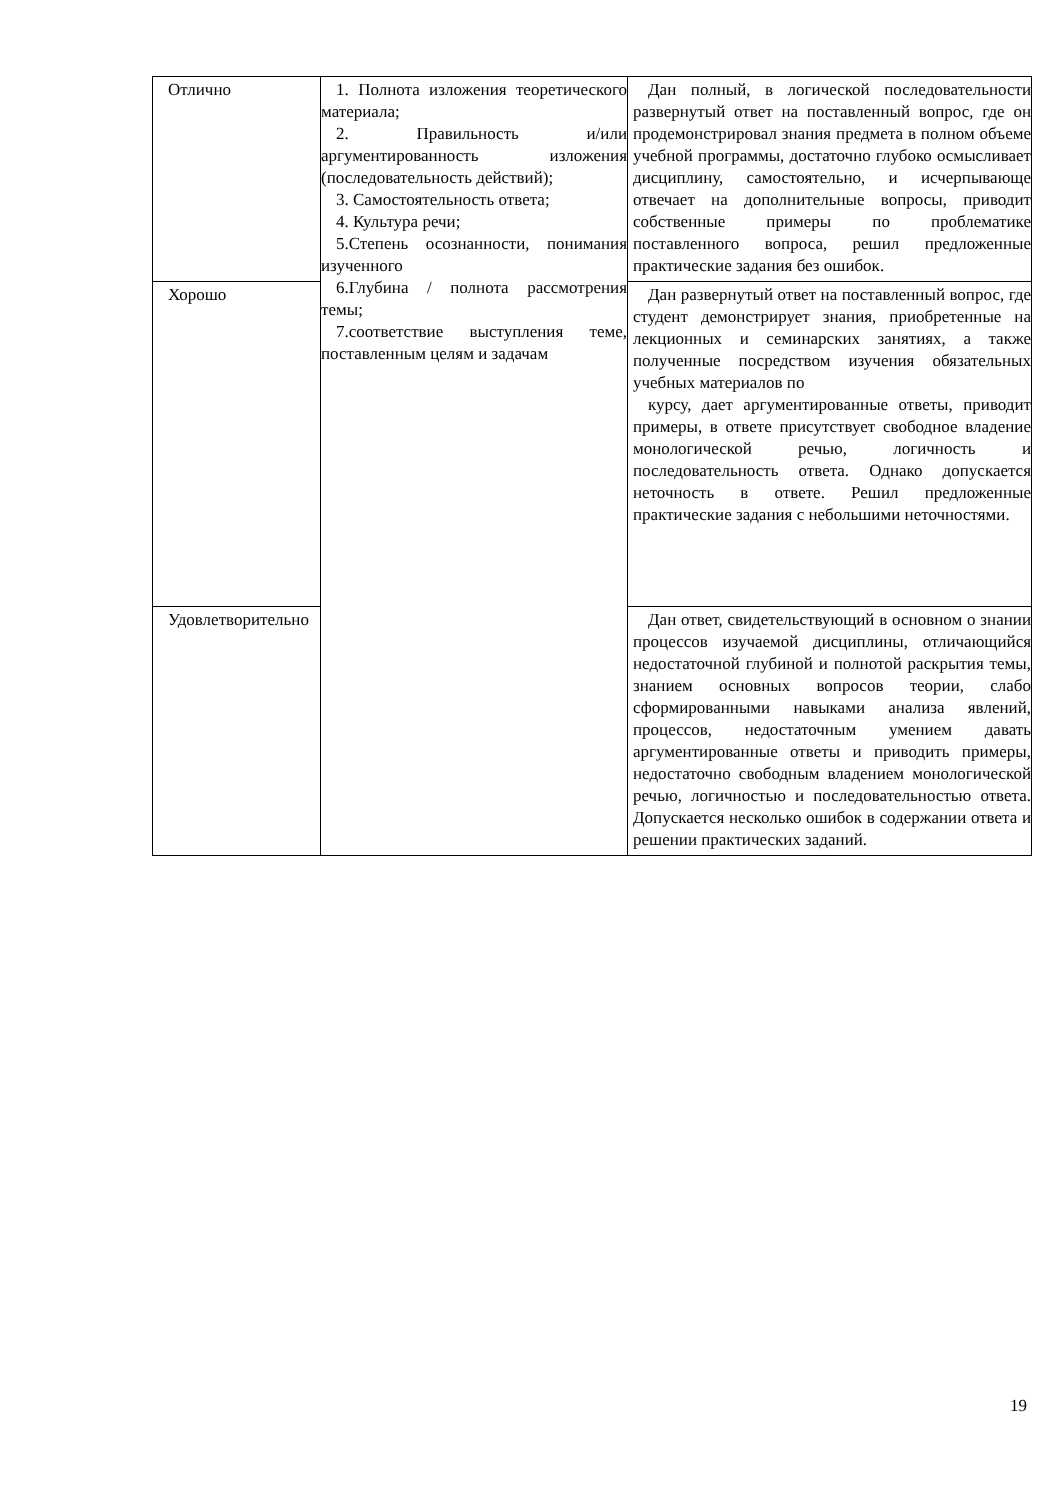| Отлично | 1. Полнота изложения теоретического материала; 2. Правильность и/или аргументированность изложения (последовательность действий); 3. Самостоятельность ответа; 4. Культура речи; 5.Степень осознанности, понимания изученного 6.Глубина / полнота рассмотрения темы; 7.соответствие выступления теме, поставленным целям и задачам | Дан полный, в логической последовательности развернутый ответ на поставленный вопрос, где он продемонстрировал знания предмета в полном объеме учебной программы, достаточно глубоко осмысливает дисциплину, самостоятельно, и исчерпывающе отвечает на дополнительные вопросы, приводит собственные примеры по проблематике поставленного вопроса, решил предложенные практические задания без ошибок. |
| Хорошо | | Дан развернутый ответ на поставленный вопрос, где студент демонстрирует знания, приобретенные на лекционных и семинарских занятиях, а также полученные посредством изучения обязательных учебных материалов по курсу, дает аргументированные ответы, приводит примеры, в ответе присутствует свободное владение монологической речью, логичность и последовательность ответа. Однако допускается неточность в ответе. Решил предложенные практические задания с небольшими неточностями. |
| Удовлетворительно | | Дан ответ, свидетельствующий в основном о знании процессов изучаемой дисциплины, отличающийся недостаточной глубиной и полнотой раскрытия темы, знанием основных вопросов теории, слабо сформированными навыками анализа явлений, процессов, недостаточным умением давать аргументированные ответы и приводить примеры, недостаточно свободным владением монологической речью, логичностью и последовательностью ответа. Допускается несколько ошибок в содержании ответа и решении практических заданий. |
19